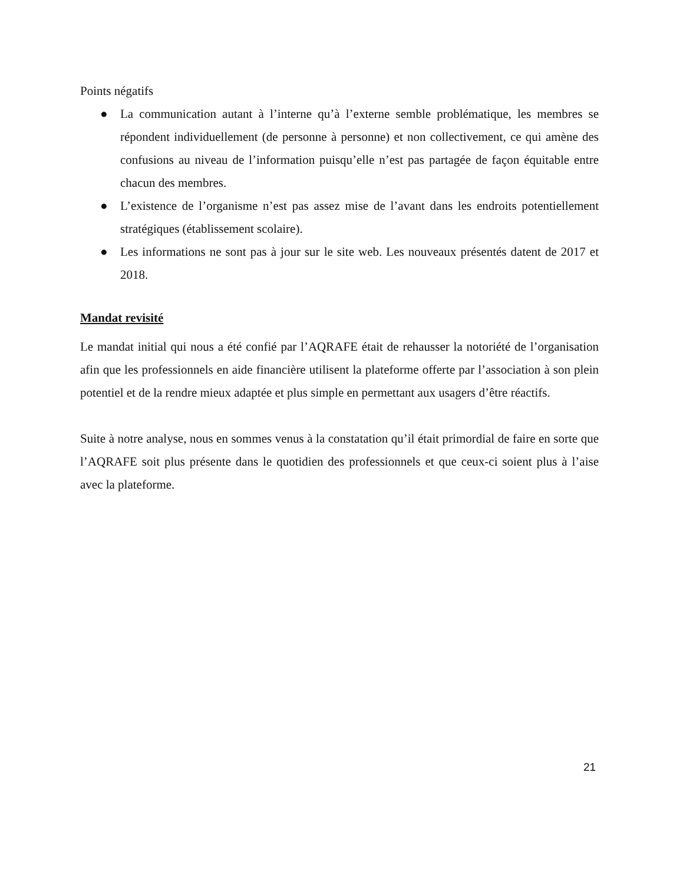Points négatifs
● La communication autant à l’interne qu’à l’externe semble problématique, les membres se répondent individuellement (de personne à personne) et non collectivement, ce qui amène des confusions au niveau de l’information puisqu’elle n’est pas partagée de façon équitable entre chacun des membres.
● L’existence de l’organisme n’est pas assez mise de l’avant dans les endroits potentiellement stratégiques (établissement scolaire).
● Les informations ne sont pas à jour sur le site web. Les nouveaux présentés datent de 2017 et 2018.
Mandat revisité
Le mandat initial qui nous a été confié par l’AQRAFE était de rehausser la notoriété de l’organisation afin que les professionnels en aide financière utilisent la plateforme offerte par l’association à son plein potentiel et de la rendre mieux adaptée et plus simple en permettant aux usagers d’être réactifs.
Suite à notre analyse, nous en sommes venus à la constatation qu’il était primordial de faire en sorte que l’AQRAFE soit plus présente dans le quotidien des professionnels et que ceux-ci soient plus à l’aise avec la plateforme.
21